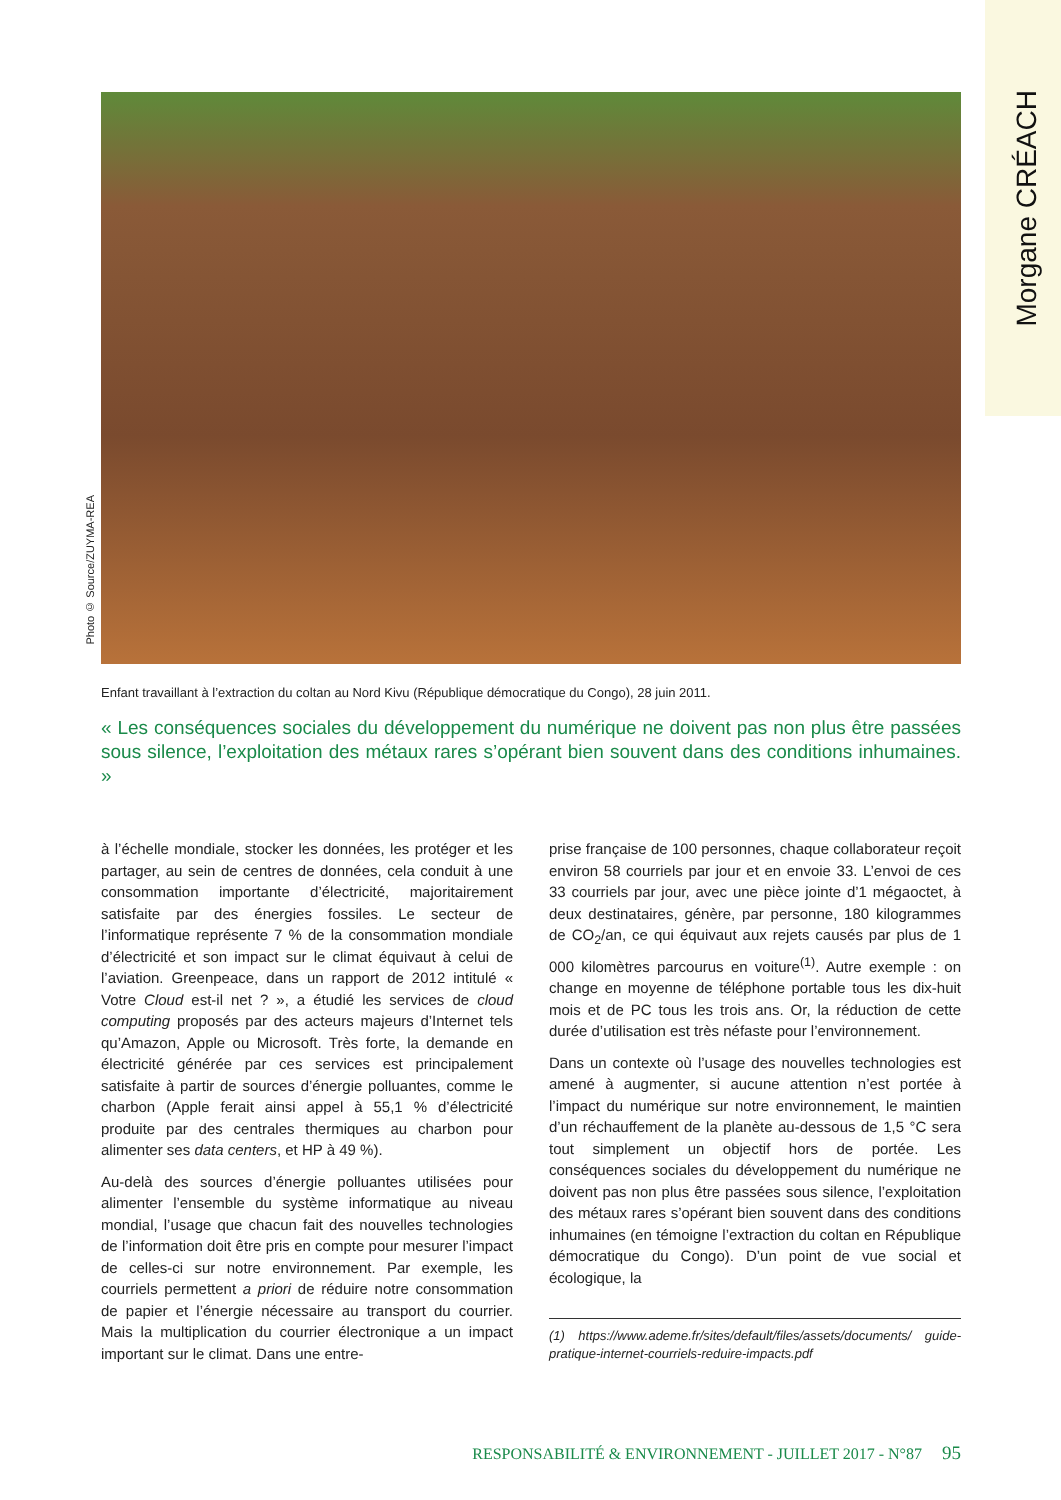Morgane CRÉACH
Photo © Source/ZUYMA-REA
Enfant travaillant à l’extraction du coltan au Nord Kivu (République démocratique du Congo), 28 juin 2011.
« Les conséquences sociales du développement du numérique ne doivent pas non plus être passées sous silence, l’exploitation des métaux rares s’opérant bien souvent dans des conditions inhumaines. »
à l’échelle mondiale, stocker les données, les protéger et les partager, au sein de centres de données, cela conduit à une consommation importante d’électricité, majoritairement satisfaite par des énergies fossiles. Le secteur de l’informatique représente 7 % de la consommation mondiale d’électricité et son impact sur le climat équivaut à celui de l’aviation. Greenpeace, dans un rapport de 2012 intitulé « Votre Cloud est-il net ? », a étudié les services de cloud computing proposés par des acteurs majeurs d’Internet tels qu’Amazon, Apple ou Microsoft. Très forte, la demande en électricité générée par ces services est principalement satisfaite à partir de sources d’énergie polluantes, comme le charbon (Apple ferait ainsi appel à 55,1 % d’électricité produite par des centrales thermiques au charbon pour alimenter ses data centers, et HP à 49 %).
Au-delà des sources d’énergie polluantes utilisées pour alimenter l’ensemble du système informatique au niveau mondial, l’usage que chacun fait des nouvelles technologies de l’information doit être pris en compte pour mesurer l’impact de celles-ci sur notre environnement. Par exemple, les courriels permettent a priori de réduire notre consommation de papier et l’énergie nécessaire au transport du courrier. Mais la multiplication du courrier électronique a un impact important sur le climat. Dans une entre-
prise française de 100 personnes, chaque collaborateur reçoit environ 58 courriels par jour et en envoie 33. L’envoi de ces 33 courriels par jour, avec une pièce jointe d’1 mégaoctet, à deux destinataires, génère, par personne, 180 kilogrammes de CO<sub>2</sub>/an, ce qui équivaut aux rejets causés par plus de 1 000 kilomètres parcourus en voiture<sup>(1)</sup>. Autre exemple : on change en moyenne de téléphone portable tous les dix-huit mois et de PC tous les trois ans. Or, la réduction de cette durée d’utilisation est très néfaste pour l’environnement.
Dans un contexte où l’usage des nouvelles technologies est amené à augmenter, si aucune attention n’est portée à l’impact du numérique sur notre environnement, le maintien d’un réchauffement de la planète au-dessous de 1,5 °C sera tout simplement un objectif hors de portée. Les conséquences sociales du développement du numérique ne doivent pas non plus être passées sous silence, l’exploitation des métaux rares s’opérant bien souvent dans des conditions inhumaines (en témoigne l’extraction du coltan en République démocratique du Congo). D’un point de vue social et écologique, la
(1) https://www.ademe.fr/sites/default/files/assets/documents/ guide-pratique-internet-courriels-reduire-impacts.pdf
RESPONSABILITÉ & ENVIRONNEMENT - JUILLET 2017 - N°87 95